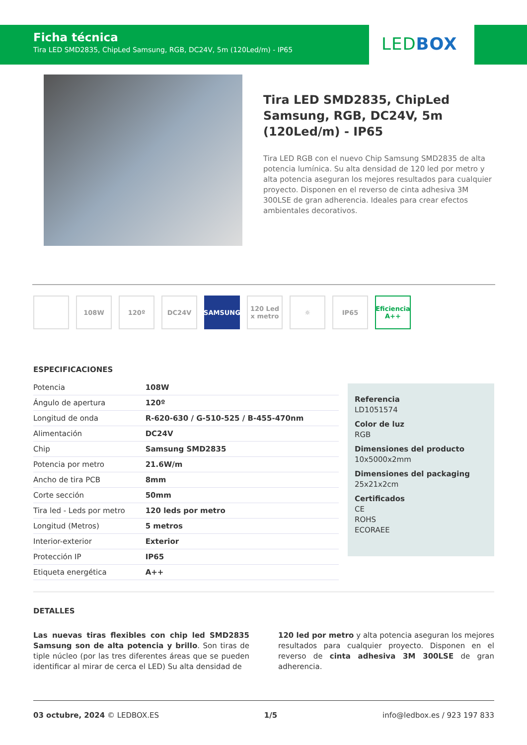Ficha técnica
Tira LED SMD2835, ChipLed Samsung, RGB, DC24V, 5m (120Led/m) - IP65
LEDBOX
Tira LED SMD2835, ChipLed Samsung, RGB, DC24V, 5m (120Led/m) - IP65
Tira LED RGB con el nuevo Chip Samsung SMD2835 de alta potencia lumínica. Su alta densidad de 120 led por metro y alta potencia aseguran los mejores resultados para cualquier proyecto. Disponen en el reverso de cinta adhesiva 3M 300LSE de gran adherencia. Ideales para crear efectos ambientales decorativos.
108W 120º DC24V SAMSUNG 120 Led x metro
☼ IP65 Eficiencia A++
ESPECIFICACIONES
| Potencia | 108W |
| Ángulo de apertura | 120º |
| Longitud de onda | R-620-630 / G-510-525 / B-455-470nm |
| Alimentación | DC24V |
| Chip | Samsung SMD2835 |
| Potencia por metro | 21.6W/m |
| Ancho de tira PCB | 8mm |
| Corte sección | 50mm |
| Tira led - Leds por metro | 120 leds por metro |
| Longitud (Metros) | 5 metros |
| Interior-exterior | Exterior |
| Protección IP | IP65 |
| Etiqueta energética | A++ |
Referencia
LD1051574
Color de luz
RGB
Dimensiones del producto
10x5000x2mm
Dimensiones del packaging
25x21x2cm
Certificados
CE
ROHS
ECORAEE
DETALLES
Las nuevas tiras flexibles con chip led SMD2835 Samsung son de alta potencia y brillo. Son tiras de tiple núcleo (por las tres diferentes áreas que se pueden identificar al mirar de cerca el LED) Su alta densidad de
120 led por metro y alta potencia aseguran los mejores resultados para cualquier proyecto. Disponen en el reverso de cinta adhesiva 3M 300LSE de gran adherencia.
03 octubre, 2024 © LEDBOX.ES 1/5 info@ledbox.es / 923 197 833